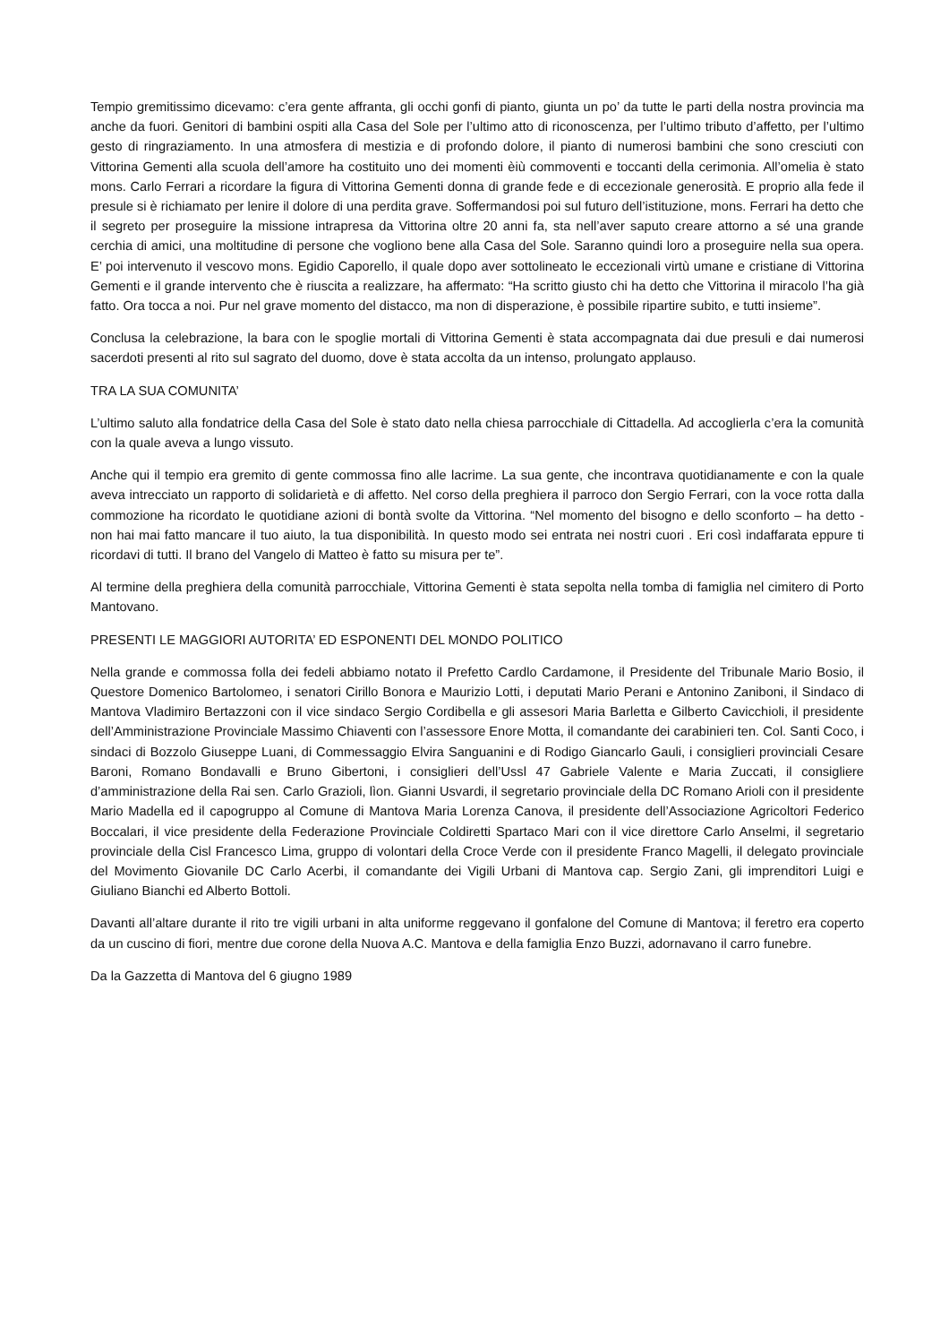Tempio gremitissimo dicevamo: c’era gente affranta, gli occhi gonfi di pianto, giunta un po’ da tutte le parti della nostra provincia ma anche da fuori. Genitori di bambini ospiti alla Casa del Sole per l’ultimo atto di riconoscenza, per l’ultimo tributo d’affetto, per l’ultimo gesto di ringraziamento. In una atmosfera di mestizia e di profondo dolore, il pianto di numerosi bambini che sono cresciuti con Vittorina Gementi alla scuola dell’amore ha costituito uno dei momenti èiù commoventi e toccanti della cerimonia. All’omelia è stato mons. Carlo Ferrari a ricordare la figura di Vittorina Gementi donna di grande fede e di eccezionale generosità. E proprio alla fede il presule si è richiamato per lenire il dolore di una perdita grave. Soffermandosi poi sul futuro dell’istituzione, mons. Ferrari ha detto che il segreto per proseguire la missione intrapresa da Vittorina oltre 20 anni fa, sta nell’aver saputo creare attorno a sé una grande cerchia di amici, una moltitudine di persone che vogliono bene alla Casa del Sole. Saranno quindi loro a proseguire nella sua opera. E’ poi intervenuto il vescovo mons. Egidio Caporello, il quale dopo aver sottolineato le eccezionali virtù umane e cristiane di Vittorina Gementi e il grande intervento che è riuscita a realizzare, ha affermato: “Ha scritto giusto chi ha detto che Vittorina il miracolo l’ha già fatto. Ora tocca a noi. Pur nel grave momento del distacco, ma non di disperazione, è possibile ripartire subito, e tutti insieme”.
Conclusa la celebrazione, la bara con le spoglie mortali di Vittorina Gementi è stata accompagnata dai due presuli e dai numerosi sacerdoti presenti al rito sul sagrato del duomo, dove è stata accolta da un intenso, prolungato applauso.
TRA LA SUA COMUNITA’
L’ultimo saluto alla fondatrice della Casa del Sole è stato dato nella chiesa parrocchiale di Cittadella. Ad accoglierla c’era la comunità con la quale aveva a lungo vissuto.
Anche qui il tempio era gremito di gente commossa fino alle lacrime. La sua gente, che incontrava quotidianamente e con la quale aveva intrecciato un rapporto di solidarietà e di affetto. Nel corso della preghiera il parroco don Sergio Ferrari, con la voce rotta dalla commozione ha ricordato le quotidiane azioni di bontà svolte da Vittorina. “Nel momento del bisogno e dello sconforto – ha detto - non hai mai fatto mancare il tuo aiuto, la tua disponibilità. In questo modo sei entrata nei nostri cuori . Eri così indaffarata eppure ti ricordavi di tutti. Il brano del Vangelo di Matteo è fatto su misura per te”.
Al termine della preghiera della comunità parrocchiale, Vittorina Gementi è stata sepolta nella tomba di famiglia nel cimitero di Porto Mantovano.
PRESENTI LE MAGGIORI AUTORITA’ ED ESPONENTI DEL MONDO POLITICO
Nella grande e commossa folla dei fedeli abbiamo notato il Prefetto Cardlo Cardamone, il Presidente del Tribunale Mario Bosio, il Questore Domenico Bartolomeo, i senatori Cirillo Bonora e Maurizio Lotti, i deputati Mario Perani e Antonino Zaniboni, il Sindaco di Mantova Vladimiro Bertazzoni con il vice sindaco Sergio Cordibella e gli assesori Maria Barletta e Gilberto Cavicchioli, il presidente dell’Amministrazione Provinciale Massimo Chiaventi con l’assessore Enore Motta, il comandante dei carabinieri ten. Col. Santi Coco, i sindaci di Bozzolo Giuseppe Luani, di Commessaggio Elvira Sanguanini e di Rodigo Giancarlo Gauli, i consiglieri provinciali Cesare Baroni, Romano Bondavalli e Bruno Gibertoni, i consiglieri dell’Ussl 47 Gabriele Valente e Maria Zuccati, il consigliere d’amministrazione della Rai sen. Carlo Grazioli, lìon. Gianni Usvardi, il segretario provinciale della DC Romano Arioli con il presidente Mario Madella ed il capogruppo al Comune di Mantova Maria Lorenza Canova, il presidente dell’Associazione Agricoltori Federico Boccalari, il vice presidente della Federazione Provinciale Coldiretti Spartaco Mari con il vice direttore Carlo Anselmi, il segretario provinciale della Cisl Francesco Lima, gruppo di volontari della Croce Verde con il presidente Franco Magelli, il delegato provinciale del Movimento Giovanile DC Carlo Acerbi, il comandante dei Vigili Urbani di Mantova cap. Sergio Zani, gli imprenditori Luigi e Giuliano Bianchi ed Alberto Bottoli.
Davanti all’altare durante il rito tre vigili urbani in alta uniforme reggevano il gonfalone del Comune di Mantova; il feretro era coperto da un cuscino di fiori, mentre due corone della Nuova A.C. Mantova e della famiglia Enzo Buzzi, adornavano il carro funebre.
Da la Gazzetta di Mantova del 6 giugno 1989